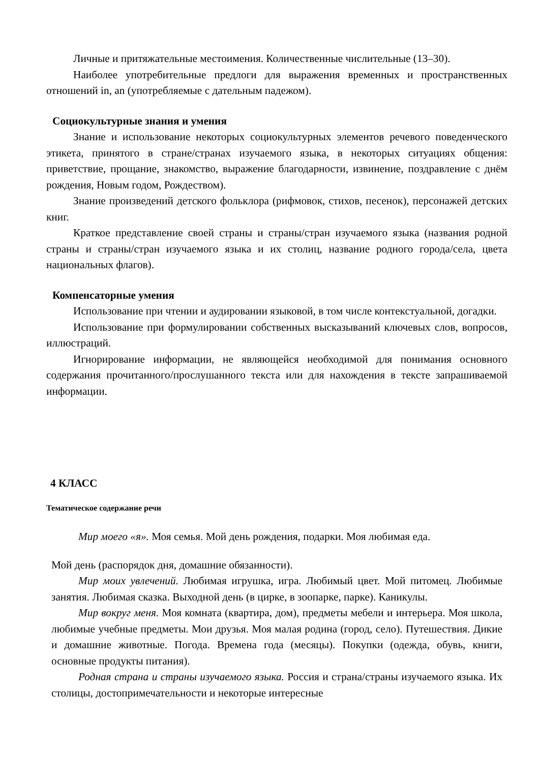Личные и притяжательные местоимения. Количественные числительные (13–30).
Наиболее употребительные предлоги для выражения временных и пространственных отношений in, an (употребляемые с дательным падежом).
Социокультурные знания и умения
Знание и использование некоторых социокультурных элементов речевого поведенческого этикета, принятого в стране/странах изучаемого языка, в некоторых ситуациях общения: приветствие, прощание, знакомство, выражение благодарности, извинение, поздравление с днём рождения, Новым годом, Рождеством).
Знание произведений детского фольклора (рифмовок, стихов, песенок), персонажей детских книг.
Краткое представление своей страны и страны/стран изучаемого языка (названия родной страны и страны/стран изучаемого языка и их столиц, название родного города/села, цвета национальных флагов).
Компенсаторные умения
Использование при чтении и аудировании языковой, в том числе контекстуальной, догадки.
Использование при формулировании собственных высказываний ключевых слов, вопросов, иллюстраций.
Игнорирование информации, не являющейся необходимой для понимания основного содержания прочитанного/прослушанного текста или для нахождения в тексте запрашиваемой информации.
4 КЛАСС
Тематическое содержание речи
Мир моего «я». Моя семья. Мой день рождения, подарки. Моя любимая еда.
Мой день (распорядок дня, домашние обязанности).
Мир моих увлечений. Любимая игрушка, игра. Любимый цвет. Мой питомец. Любимые занятия. Любимая сказка. Выходной день (в цирке, в зоопарке, парке). Каникулы.
Мир вокруг меня. Моя комната (квартира, дом), предметы мебели и интерьера. Моя школа, любимые учебные предметы. Мои друзья. Моя малая родина (город, село). Путешествия. Дикие и домашние животные. Погода. Времена года (месяцы). Покупки (одежда, обувь, книги, основные продукты питания).
Родная страна и страны изучаемого языка. Россия и страна/страны изучаемого языка. Их столицы, достопримечательности и некоторые интересные